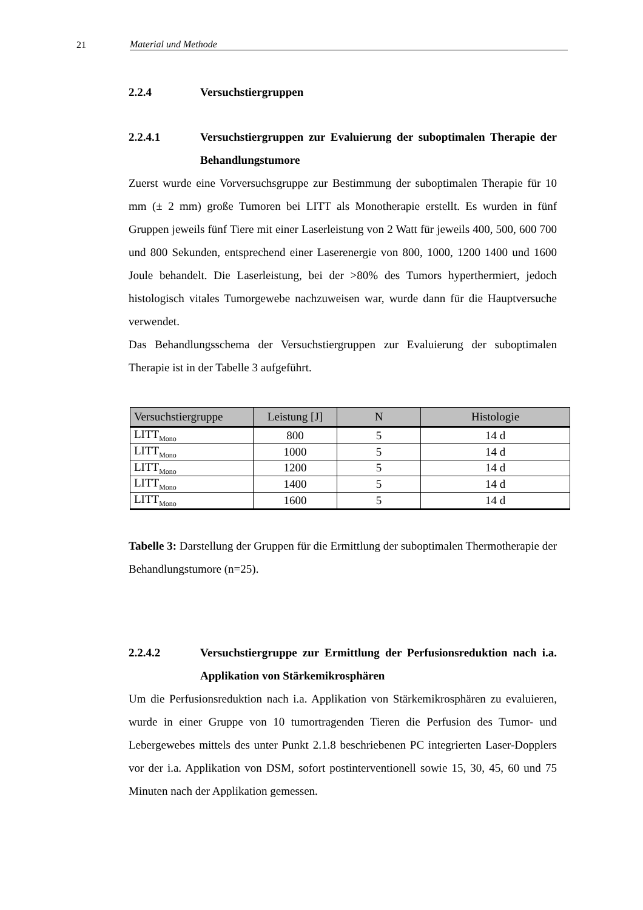21 Material und Methode
2.2.4 Versuchstiergruppen
2.2.4.1 Versuchstiergruppen zur Evaluierung der suboptimalen Therapie der Behandlungstumore
Zuerst wurde eine Vorversuchsgruppe zur Bestimmung der suboptimalen Therapie für 10 mm (± 2 mm) große Tumoren bei LITT als Monotherapie erstellt. Es wurden in fünf Gruppen jeweils fünf Tiere mit einer Laserleistung von 2 Watt für jeweils 400, 500, 600 700 und 800 Sekunden, entsprechend einer Laserenergie von 800, 1000, 1200 1400 und 1600 Joule behandelt. Die Laserleistung, bei der >80% des Tumors hyperthermiert, jedoch histologisch vitales Tumorgewebe nachzuweisen war, wurde dann für die Hauptversuche verwendet.
Das Behandlungsschema der Versuchstiergruppen zur Evaluierung der suboptimalen Therapie ist in der Tabelle 3 aufgeführt.
| Versuchstiergruppe | Leistung [J] | N | Histologie |
| --- | --- | --- | --- |
| LITT<sub>Mono</sub> | 800 | 5 | 14 d |
| LITT<sub>Mono</sub> | 1000 | 5 | 14 d |
| LITT<sub>Mono</sub> | 1200 | 5 | 14 d |
| LITT<sub>Mono</sub> | 1400 | 5 | 14 d |
| LITT<sub>Mono</sub> | 1600 | 5 | 14 d |
Tabelle 3: Darstellung der Gruppen für die Ermittlung der suboptimalen Thermotherapie der Behandlungstumore (n=25).
2.2.4.2 Versuchstiergruppe zur Ermittlung der Perfusionsreduktion nach i.a. Applikation von Stärkemikrosphären
Um die Perfusionsreduktion nach i.a. Applikation von Stärkemikrosphären zu evaluieren, wurde in einer Gruppe von 10 tumortragenden Tieren die Perfusion des Tumor- und Lebergewebes mittels des unter Punkt 2.1.8 beschriebenen PC integrierten Laser-Dopplers vor der i.a. Applikation von DSM, sofort postinterventionell sowie 15, 30, 45, 60 und 75 Minuten nach der Applikation gemessen.